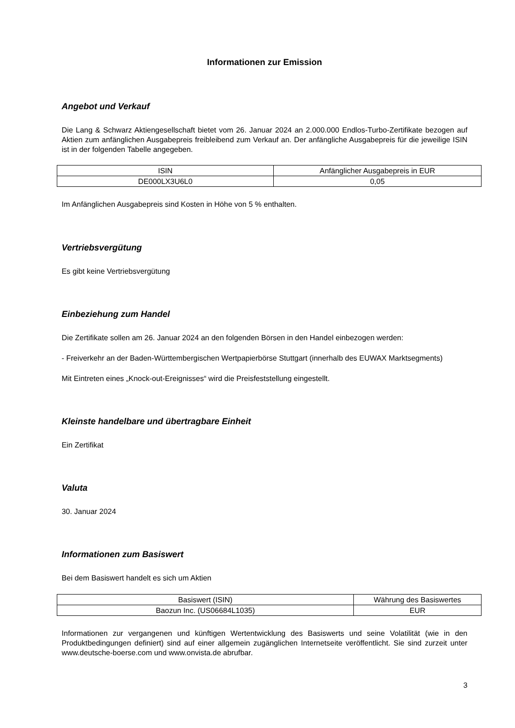Informationen zur Emission
Angebot und Verkauf
Die Lang & Schwarz Aktiengesellschaft bietet vom 26. Januar 2024 an 2.000.000 Endlos-Turbo-Zertifikate bezogen auf Aktien zum anfänglichen Ausgabepreis freibleibend zum Verkauf an. Der anfängliche Ausgabepreis für die jeweilige ISIN ist in der folgenden Tabelle angegeben.
| ISIN | Anfänglicher Ausgabepreis in EUR |
| DE000LX3U6L0 | 0,05 |
Im Anfänglichen Ausgabepreis sind Kosten in Höhe von 5 % enthalten.
Vertriebsvergütung
Es gibt keine Vertriebsvergütung
Einbeziehung zum Handel
Die Zertifikate sollen am 26. Januar 2024 an den folgenden Börsen in den Handel einbezogen werden:
- Freiverkehr an der Baden-Württembergischen Wertpapierbörse Stuttgart (innerhalb des EUWAX Marktsegments)
Mit Eintreten eines „Knock-out-Ereignisses“ wird die Preisfeststellung eingestellt.
Kleinste handelbare und übertragbare Einheit
Ein Zertifikat
Valuta
30. Januar 2024
Informationen zum Basiswert
Bei dem Basiswert handelt es sich um Aktien
| Basiswert (ISIN) | Währung des Basiswertes |
| Baozun Inc. (US06684L1035) | EUR |
Informationen zur vergangenen und künftigen Wertentwicklung des Basiswerts und seine Volatilität (wie in den Produktbedingungen definiert) sind auf einer allgemein zugänglichen Internetseite veröffentlicht. Sie sind zurzeit unter www.deutsche-boerse.com und www.onvista.de abrufbar.
3